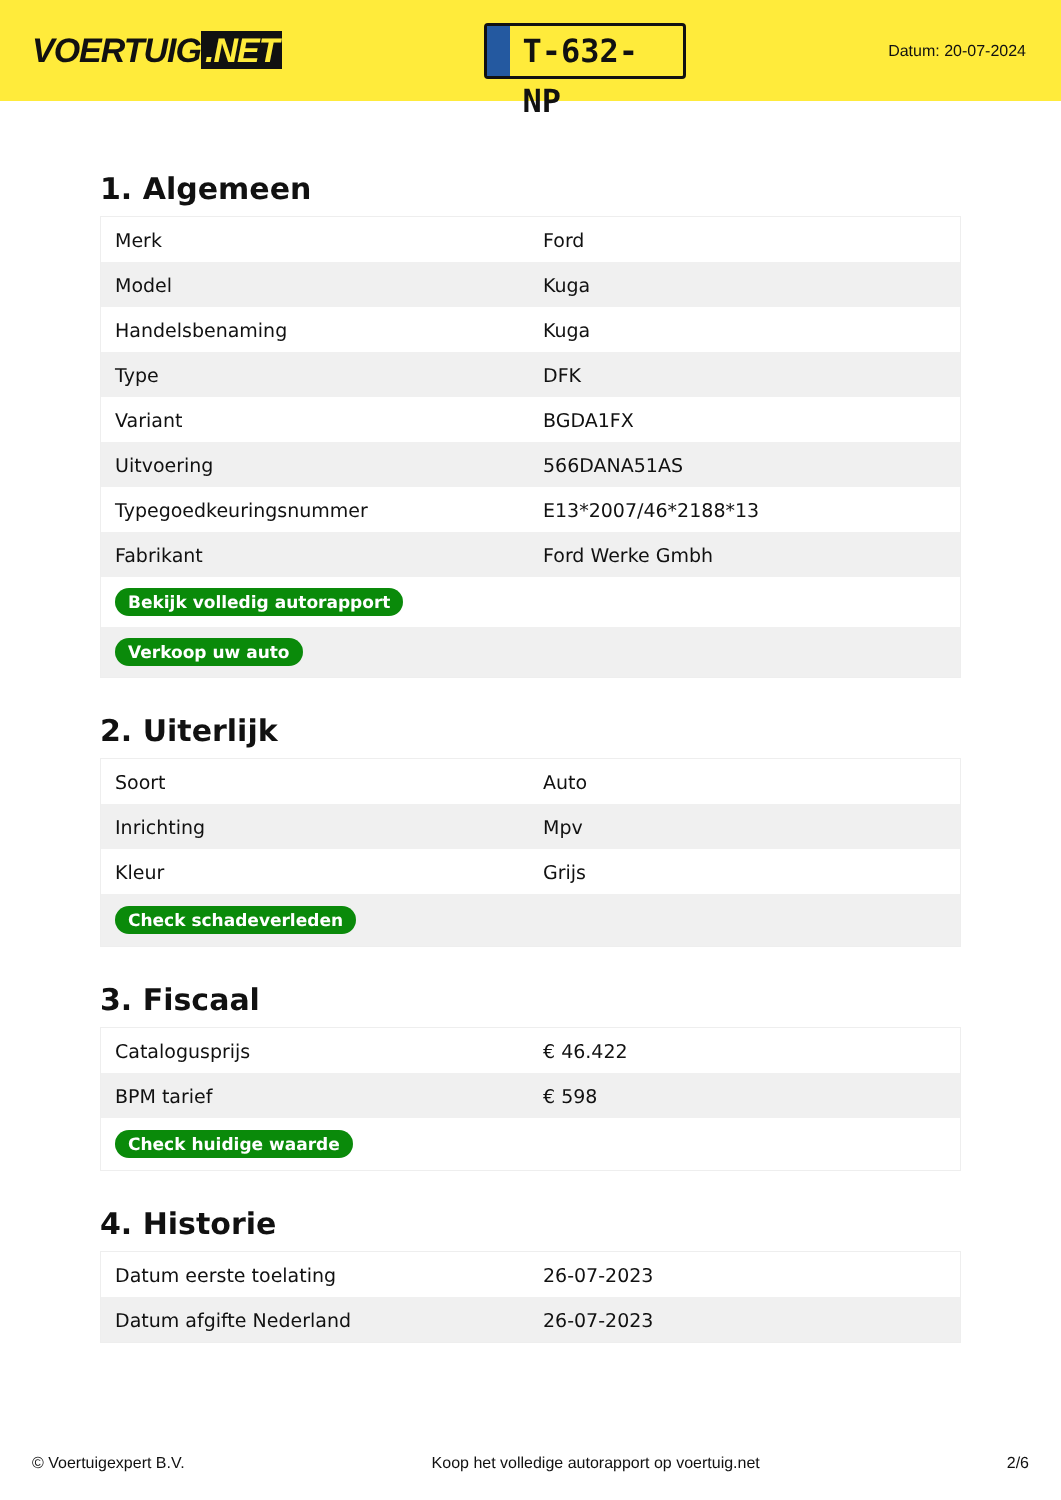VOERTUIG.NET
T-632-NP
Datum: 20-07-2024
1. Algemeen
| Merk | Ford |
| Model | Kuga |
| Handelsbenaming | Kuga |
| Type | DFK |
| Variant | BGDA1FX |
| Uitvoering | 566DANA51AS |
| Typegoedkeuringsnummer | E13*2007/46*2188*13 |
| Fabrikant | Ford Werke Gmbh |
| Bekijk volledig autorapport | |
| Verkoop uw auto | |
2. Uiterlijk
| Soort | Auto |
| Inrichting | Mpv |
| Kleur | Grijs |
| Check schadeverleden | |
3. Fiscaal
| Catalogusprijs | € 46.422 |
| BPM tarief | € 598 |
| Check huidige waarde | |
4. Historie
| Datum eerste toelating | 26-07-2023 |
| Datum afgifte Nederland | 26-07-2023 |
© Voertuigexpert B.V. Koop het volledige autorapport op voertuig.net 2/6